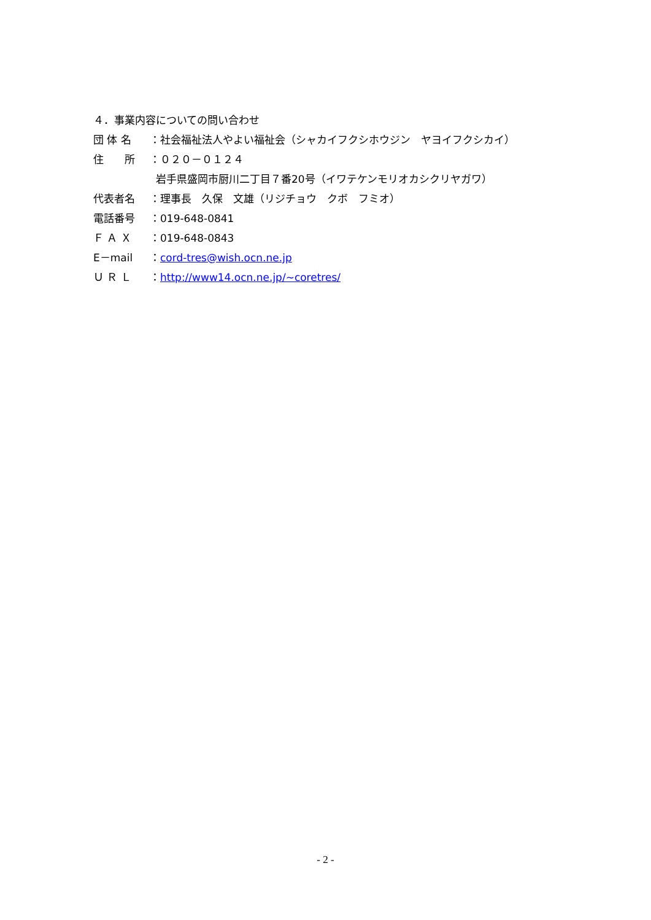４．事業内容についての問い合わせ
団 体 名 ：社会福祉法人やよい福祉会（シャカイフクシホウジン　ヤヨイフクシカイ）
住　　所 ：０２０－０１２４
岩手県盛岡市厨川二丁目７番20号（イワテケンモリオカシクリヤガワ）
代表者名 ：理事長　久保　文雄（リジチョウ　クボ　フミオ）
電話番号 ：019-648-0841
Ｆ Ａ Ｘ ：019-648-0843
E－mail ：cord-tres@wish.ocn.ne.jp
Ｕ Ｒ Ｌ ：http://www14.ocn.ne.jp/~coretres/
- 2 -